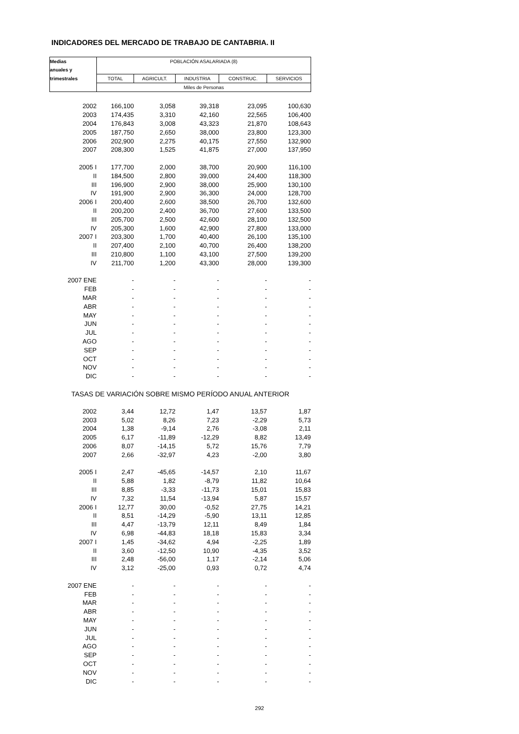INDICADORES DEL MERCADO DE TRABAJO DE CANTABRIA. II
| Medias | POBLACIÓN ASALARIADA (8) | | | | |
| --- | --- | --- | --- | --- | --- |
| anuales y | | | | | |
| trimestrales | TOTAL | AGRICULT. | INDUSTRIA | CONSTRUC. | SERVICIOS |
| | Miles de Personas | | | | |
| 2002 | 166,100 | 3,058 | 39,318 | 23,095 | 100,630 |
| 2003 | 174,435 | 3,310 | 42,160 | 22,565 | 106,400 |
| 2004 | 176,843 | 3,008 | 43,323 | 21,870 | 108,643 |
| 2005 | 187,750 | 2,650 | 38,000 | 23,800 | 123,300 |
| 2006 | 202,900 | 2,275 | 40,175 | 27,550 | 132,900 |
| 2007 | 208,300 | 1,525 | 41,875 | 27,000 | 137,950 |
| 2005 I | 177,700 | 2,000 | 38,700 | 20,900 | 116,100 |
| II | 184,500 | 2,800 | 39,000 | 24,400 | 118,300 |
| III | 196,900 | 2,900 | 38,000 | 25,900 | 130,100 |
| IV | 191,900 | 2,900 | 36,300 | 24,000 | 128,700 |
| 2006 I | 200,400 | 2,600 | 38,500 | 26,700 | 132,600 |
| II | 200,200 | 2,400 | 36,700 | 27,600 | 133,500 |
| III | 205,700 | 2,500 | 42,600 | 28,100 | 132,500 |
| IV | 205,300 | 1,600 | 42,900 | 27,800 | 133,000 |
| 2007 I | 203,300 | 1,700 | 40,400 | 26,100 | 135,100 |
| II | 207,400 | 2,100 | 40,700 | 26,400 | 138,200 |
| III | 210,800 | 1,100 | 43,100 | 27,500 | 139,200 |
| IV | 211,700 | 1,200 | 43,300 | 28,000 | 139,300 |
| 2007 ENE | - | - | - | - | - |
| FEB | - | - | - | - | - |
| MAR | - | - | - | - | - |
| ABR | - | - | - | - | - |
| MAY | - | - | - | - | - |
| JUN | - | - | - | - | - |
| JUL | - | - | - | - | - |
| AGO | - | - | - | - | - |
| SEP | - | - | - | - | - |
| OCT | - | - | - | - | - |
| NOV | - | - | - | - | - |
| DIC | - | - | - | - | - |
| TASAS DE VARIACIÓN SOBRE MISMO PERÍODO ANUAL ANTERIOR | | | | | |
| 2002 | 3,44 | 12,72 | 1,47 | 13,57 | 1,87 |
| 2003 | 5,02 | 8,26 | 7,23 | -2,29 | 5,73 |
| 2004 | 1,38 | -9,14 | 2,76 | -3,08 | 2,11 |
| 2005 | 6,17 | -11,89 | -12,29 | 8,82 | 13,49 |
| 2006 | 8,07 | -14,15 | 5,72 | 15,76 | 7,79 |
| 2007 | 2,66 | -32,97 | 4,23 | -2,00 | 3,80 |
| 2005 I | 2,47 | -45,65 | -14,57 | 2,10 | 11,67 |
| II | 5,88 | 1,82 | -8,79 | 11,82 | 10,64 |
| III | 8,85 | -3,33 | -11,73 | 15,01 | 15,83 |
| IV | 7,32 | 11,54 | -13,94 | 5,87 | 15,57 |
| 2006 I | 12,77 | 30,00 | -0,52 | 27,75 | 14,21 |
| II | 8,51 | -14,29 | -5,90 | 13,11 | 12,85 |
| III | 4,47 | -13,79 | 12,11 | 8,49 | 1,84 |
| IV | 6,98 | -44,83 | 18,18 | 15,83 | 3,34 |
| 2007 I | 1,45 | -34,62 | 4,94 | -2,25 | 1,89 |
| II | 3,60 | -12,50 | 10,90 | -4,35 | 3,52 |
| III | 2,48 | -56,00 | 1,17 | -2,14 | 5,06 |
| IV | 3,12 | -25,00 | 0,93 | 0,72 | 4,74 |
| 2007 ENE | - | - | - | - | - |
| FEB | - | - | - | - | - |
| MAR | - | - | - | - | - |
| ABR | - | - | - | - | - |
| MAY | - | - | - | - | - |
| JUN | - | - | - | - | - |
| JUL | - | - | - | - | - |
| AGO | - | - | - | - | - |
| SEP | - | - | - | - | - |
| OCT | - | - | - | - | - |
| NOV | - | - | - | - | - |
| DIC | - | - | - | - | - |
292